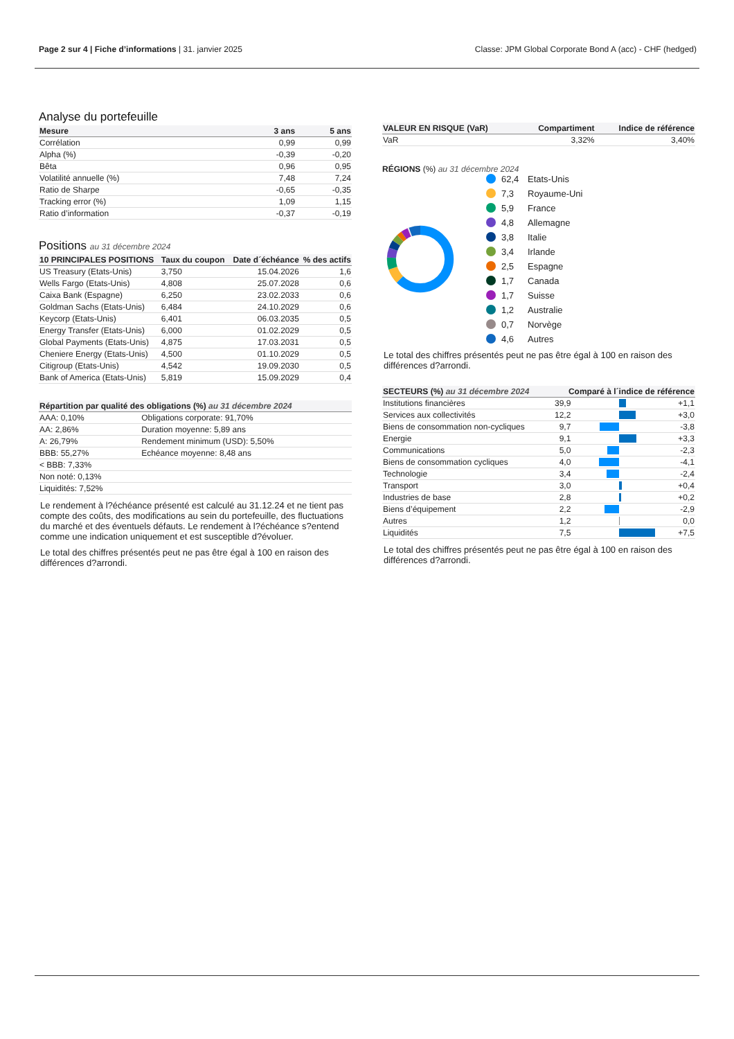Page 2 sur 4 | Fiche d’informations | 31. janvier 2025
Classe: JPM Global Corporate Bond A (acc) - CHF (hedged)
Analyse du portefeuille
| Mesure | 3 ans | 5 ans |
| --- | --- | --- |
| Corrélation | 0,99 | 0,99 |
| Alpha (%) | -0,39 | -0,20 |
| Bêta | 0,96 | 0,95 |
| Volatilité annuelle (%) | 7,48 | 7,24 |
| Ratio de Sharpe | -0,65 | -0,35 |
| Tracking error (%) | 1,09 | 1,15 |
| Ratio d’information | -0,37 | -0,19 |
Positions au 31 décembre 2024
| 10 PRINCIPALES POSITIONS | Taux du coupon | Date d´échéance | % des actifs |
| --- | --- | --- | --- |
| US Treasury (Etats-Unis) | 3,750 | 15.04.2026 | 1,6 |
| Wells Fargo (Etats-Unis) | 4,808 | 25.07.2028 | 0,6 |
| Caixa Bank (Espagne) | 6,250 | 23.02.2033 | 0,6 |
| Goldman Sachs (Etats-Unis) | 6,484 | 24.10.2029 | 0,6 |
| Keycorp (Etats-Unis) | 6,401 | 06.03.2035 | 0,5 |
| Energy Transfer (Etats-Unis) | 6,000 | 01.02.2029 | 0,5 |
| Global Payments (Etats-Unis) | 4,875 | 17.03.2031 | 0,5 |
| Cheniere Energy (Etats-Unis) | 4,500 | 01.10.2029 | 0,5 |
| Citigroup (Etats-Unis) | 4,542 | 19.09.2030 | 0,5 |
| Bank of America (Etats-Unis) | 5,819 | 15.09.2029 | 0,4 |
| Répartition par qualité des obligations (%) au 31 décembre 2024 | |
| --- | --- |
| AAA: 0,10% | Obligations corporate: 91,70% |
| AA: 2,86% | Duration moyenne: 5,89 ans |
| A: 26,79% | Rendement minimum (USD): 5,50% |
| BBB: 55,27% | Echéance moyenne: 8,48 ans |
| < BBB: 7,33% | |
| Non noté: 0,13% | |
| Liquidités: 7,52% | |
Le rendement à l?échéance présenté est calculé au 31.12.24 et ne tient pas compte des coûts, des modifications au sein du portefeuille, des fluctuations du marché et des éventuels défauts. Le rendement à l?échéance s?entend comme une indication uniquement et est susceptible d?évoluer.
Le total des chiffres présentés peut ne pas être égal à 100 en raison des différences d?arrondi.
| VALEUR EN RISQUE (VaR) | Compartiment | Indice de référence |
| --- | --- | --- |
| VaR | 3,32% | 3,40% |
RÉGIONS (%) au 31 décembre 2024
62,4 Etats-Unis 7,3 Royaume-Uni 5,9 France 4,8 Allemagne 3,8 Italie 3,4 Irlande 2,5 Espagne 1,7 Canada 1,7 Suisse 1,2 Australie 0,7 Norvège 4,6 Autres
Le total des chiffres présentés peut ne pas être égal à 100 en raison des différences d?arrondi.
| SECTEURS (%) au 31 décembre 2024 | Comparé à l´indice de référence | | |
| --- | --- | --- | --- |
| Institutions financières | 39,9 | | +1,1 |
| Services aux collectivités | 12,2 | | +3,0 |
| Biens de consommation non-cycliques | 9,7 | | -3,8 |
| Energie | 9,1 | | +3,3 |
| Communications | 5,0 | | -2,3 |
| Biens de consommation cycliques | 4,0 | | -4,1 |
| Technologie | 3,4 | | -2,4 |
| Transport | 3,0 | | +0,4 |
| Industries de base | 2,8 | | +0,2 |
| Biens d’équipement | 2,2 | | -2,9 |
| Autres | 1,2 | | 0,0 |
| Liquidités | 7,5 | | +7,5 |
Le total des chiffres présentés peut ne pas être égal à 100 en raison des différences d?arrondi.